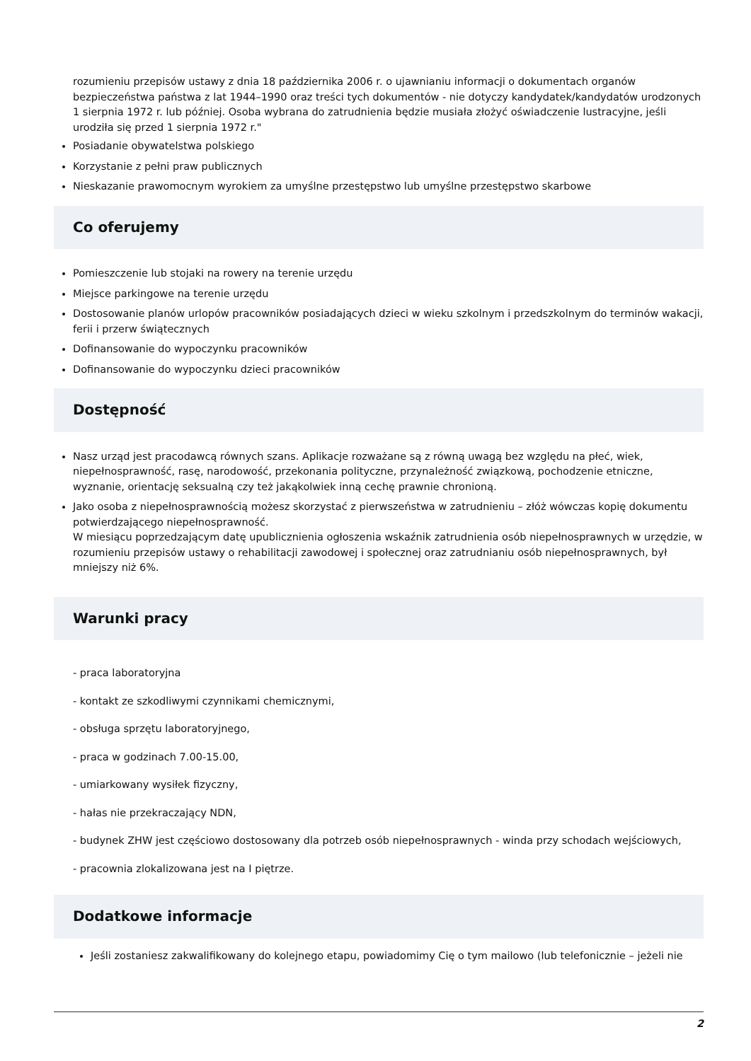rozumieniu przepisów ustawy z dnia 18 października 2006 r. o ujawnianiu informacji o dokumentach organów bezpieczeństwa państwa z lat 1944–1990 oraz treści tych dokumentów - nie dotyczy kandydatek/kandydatów urodzonych 1 sierpnia 1972 r. lub później. Osoba wybrana do zatrudnienia będzie musiała złożyć oświadczenie lustracyjne, jeśli urodziła się przed 1 sierpnia 1972 r."
Posiadanie obywatelstwa polskiego
Korzystanie z pełni praw publicznych
Nieskazanie prawomocnym wyrokiem za umyślne przestępstwo lub umyślne przestępstwo skarbowe
Co oferujemy
Pomieszczenie lub stojaki na rowery na terenie urzędu
Miejsce parkingowe na terenie urzędu
Dostosowanie planów urlopów pracowników posiadających dzieci w wieku szkolnym i przedszkolnym do terminów wakacji, ferii i przerw świątecznych
Dofinansowanie do wypoczynku pracowników
Dofinansowanie do wypoczynku dzieci pracowników
Dostępność
Nasz urząd jest pracodawcą równych szans. Aplikacje rozważane są z równą uwagą bez względu na płeć, wiek, niepełnosprawność, rasę, narodowość, przekonania polityczne, przynależność związkową, pochodzenie etniczne, wyznanie, orientację seksualną czy też jakąkolwiek inną cechę prawnie chronioną.
Jako osoba z niepełnosprawnością możesz skorzystać z pierwszeństwa w zatrudnieniu – złóż wówczas kopię dokumentu potwierdzającego niepełnosprawność.
W miesiącu poprzedzającym datę upublicznienia ogłoszenia wskaźnik zatrudnienia osób niepełnosprawnych w urzędzie, w rozumieniu przepisów ustawy o rehabilitacji zawodowej i społecznej oraz zatrudnianiu osób niepełnosprawnych, był mniejszy niż 6%.
Warunki pracy
- praca laboratoryjna
- kontakt ze szkodliwymi czynnikami chemicznymi,
- obsługa sprzętu laboratoryjnego,
- praca w godzinach 7.00-15.00,
- umiarkowany wysiłek fizyczny,
- hałas nie przekraczający NDN,
- budynek ZHW jest częściowo dostosowany dla potrzeb osób niepełnosprawnych - winda przy schodach wejściowych,
- pracownia zlokalizowana jest na I piętrze.
Dodatkowe informacje
Jeśli zostaniesz zakwalifikowany do kolejnego etapu, powiadomimy Cię o tym mailowo (lub telefonicznie – jeżeli nie
2